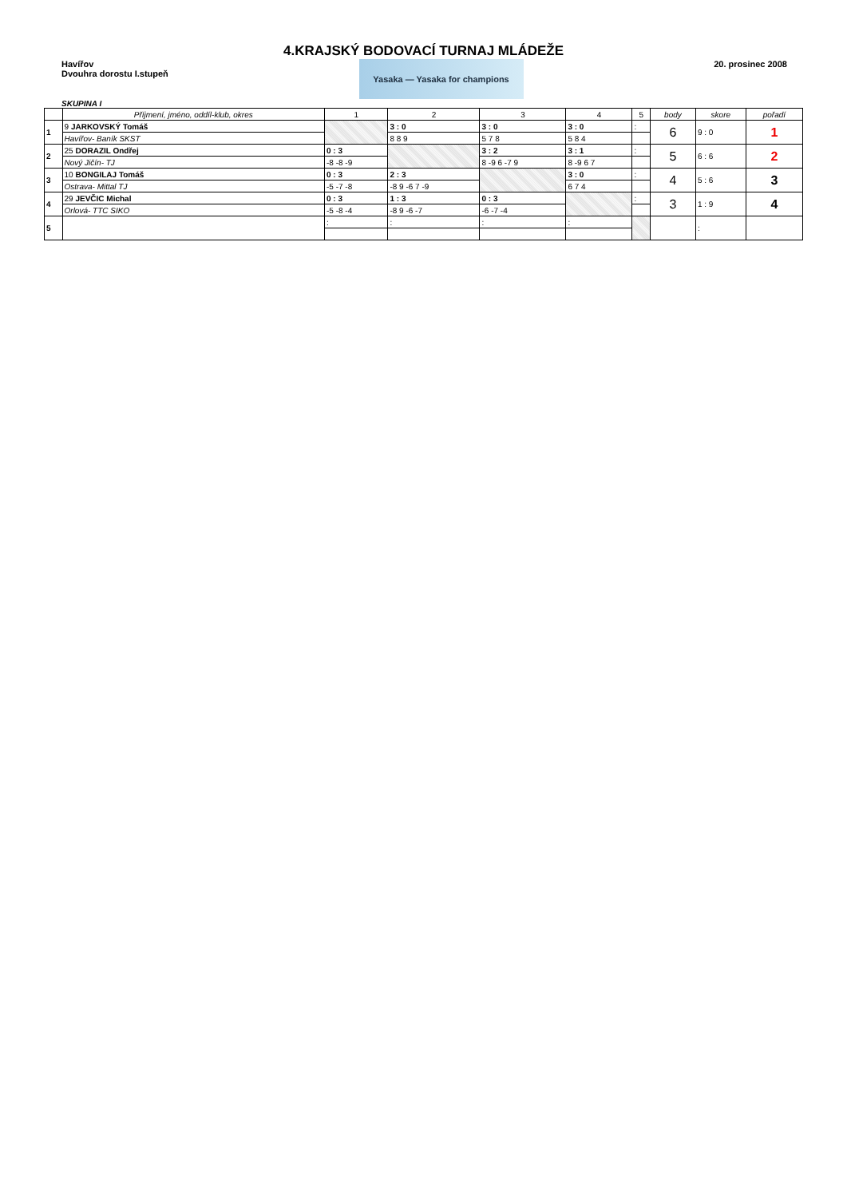4.KRAJSKÝ BODOVACÍ TURNAJ MLÁDEŽE
Havířov
Dvouhra dorostu I.stupeň
Yasaka — Yasaka for champions
20. prosinec 2008
SKUPINA I
| | Příjmení, jméno, oddíl-klub, okres | 1 | 2 | 3 | 4 | 5 | body | skore | pořadí |
| --- | --- | --- | --- | --- | --- | --- | --- | --- | --- |
| 1 | 9 JARKOVSKÝ Tomáš | | 3 : 0 | 3 : 0 | 3 : 0 | : | 6 | 9 : 0 | 1 |
| | Havířov- Baník SKST | | 8 8 9 | 5 7 8 | 5 8 4 | | | | |
| 2 | 25 DORAZIL Ondřej | 0 : 3 | | 3 : 2 | 3 : 1 | : | 5 | 6 : 6 | 2 |
| | Nový Jičín- TJ | -8 -8 -9 | | 8 -9 6 -7 9 | 8 -9 6 7 | | | | |
| 3 | 10 BONGILAJ Tomáš | 0 : 3 | 2 : 3 | | 3 : 0 | : | 4 | 5 : 6 | 3 |
| | Ostrava- Mittal TJ | -5 -7 -8 | -8 9 -6 7 -9 | | 6 7 4 | | | | |
| 4 | 29 JEVČIC Michal | 0 : 3 | 1 : 3 | 0 : 3 | | : | 3 | 1 : 9 | 4 |
| | Orlová- TTC SIKO | -5 -8 -4 | -8 9 -6 -7 | -6 -7 -4 | | | | | |
| 5 | | : | : | : | : | | | : | |